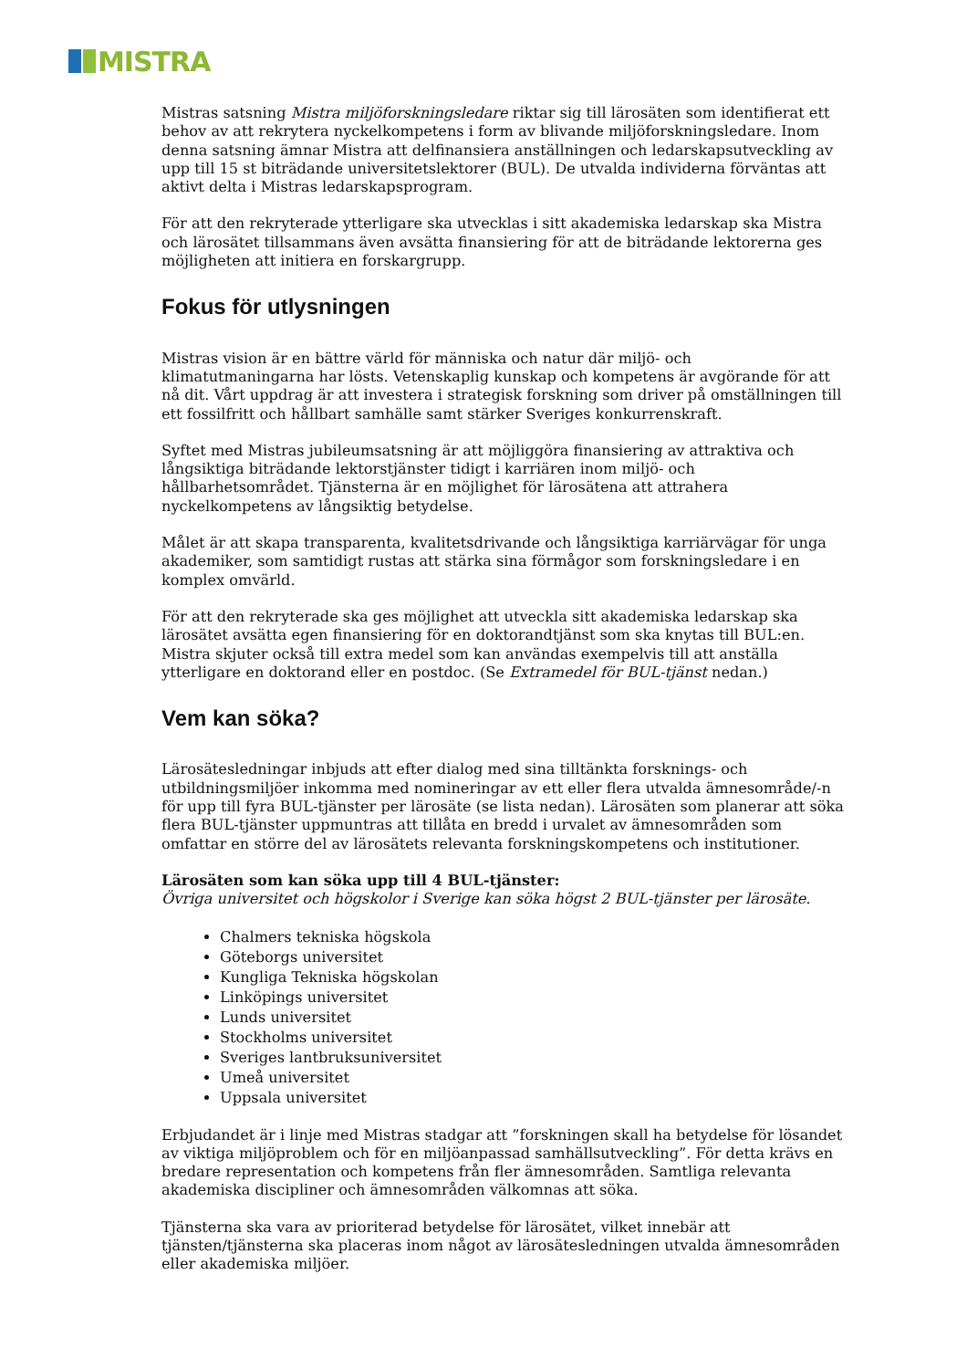MISTRA
Mistras satsning Mistra miljöforskningsledare riktar sig till lärosäten som identifierat ett behov av att rekrytera nyckelkompetens i form av blivande miljöforskningsledare. Inom denna satsning ämnar Mistra att delfinansiera anställningen och ledarskapsutveckling av upp till 15 st biträdande universitetslektorer (BUL). De utvalda individerna förväntas att aktivt delta i Mistras ledarskapsprogram.
För att den rekryterade ytterligare ska utvecklas i sitt akademiska ledarskap ska Mistra och lärosätet tillsammans även avsätta finansiering för att de biträdande lektorerna ges möjligheten att initiera en forskargrupp.
Fokus för utlysningen
Mistras vision är en bättre värld för människa och natur där miljö- och klimatutmaningarna har lösts. Vetenskaplig kunskap och kompetens är avgörande för att nå dit. Vårt uppdrag är att investera i strategisk forskning som driver på omställningen till ett fossilfritt och hållbart samhälle samt stärker Sveriges konkurrenskraft.
Syftet med Mistras jubileumsatsning är att möjliggöra finansiering av attraktiva och långsiktiga biträdande lektorstjänster tidigt i karriären inom miljö- och hållbarhetsområdet. Tjänsterna är en möjlighet för lärosätena att attrahera nyckelkompetens av långsiktig betydelse.
Målet är att skapa transparenta, kvalitetsdrivande och långsiktiga karriärvägar för unga akademiker, som samtidigt rustas att stärka sina förmågor som forskningsledare i en komplex omvärld.
För att den rekryterade ska ges möjlighet att utveckla sitt akademiska ledarskap ska lärosätet avsätta egen finansiering för en doktorandtjänst som ska knytas till BUL:en. Mistra skjuter också till extra medel som kan användas exempelvis till att anställa ytterligare en doktorand eller en postdoc. (Se Extramedel för BUL-tjänst nedan.)
Vem kan söka?
Lärosätesledningar inbjuds att efter dialog med sina tilltänkta forsknings- och utbildningsmiljöer inkomma med nomineringar av ett eller flera utvalda ämnesområde/-n för upp till fyra BUL-tjänster per lärosäte (se lista nedan). Lärosäten som planerar att söka flera BUL-tjänster uppmuntras att tillåta en bredd i urvalet av ämnesområden som omfattar en större del av lärosätets relevanta forskningskompetens och institutioner.
Lärosäten som kan söka upp till 4 BUL-tjänster:
Övriga universitet och högskolor i Sverige kan söka högst 2 BUL-tjänster per lärosäte.
Chalmers tekniska högskola
Göteborgs universitet
Kungliga Tekniska högskolan
Linköpings universitet
Lunds universitet
Stockholms universitet
Sveriges lantbruksuniversitet
Umeå universitet
Uppsala universitet
Erbjudandet är i linje med Mistras stadgar att ”forskningen skall ha betydelse för lösandet av viktiga miljöproblem och för en miljöanpassad samhällsutveckling”. För detta krävs en bredare representation och kompetens från fler ämnesområden. Samtliga relevanta akademiska discipliner och ämnesområden välkomnas att söka.
Tjänsterna ska vara av prioriterad betydelse för lärosätet, vilket innebär att tjänsten/tjänsterna ska placeras inom något av lärosätesledningen utvalda ämnesområden eller akademiska miljöer.